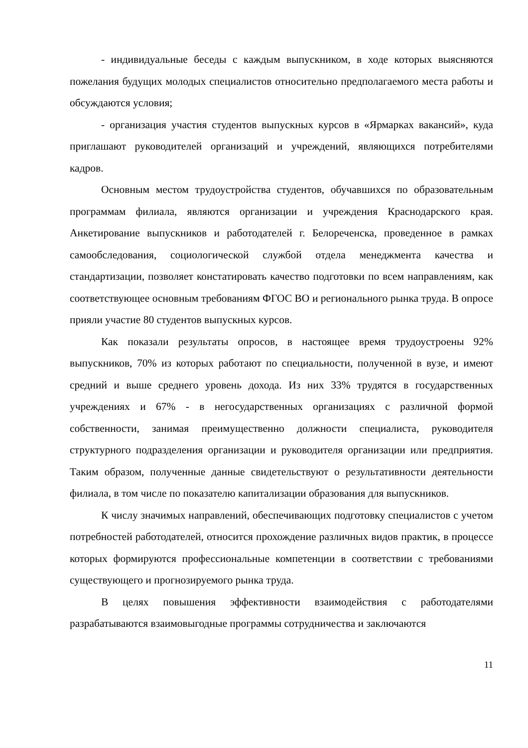- индивидуальные беседы с каждым выпускником, в ходе которых выясняются пожелания будущих молодых специалистов относительно предполагаемого места работы и обсуждаются условия;
- организация участия студентов выпускных курсов в «Ярмарках вакансий», куда приглашают руководителей организаций и учреждений, являющихся потребителями кадров.
Основным местом трудоустройства студентов, обучавшихся по образовательным программам филиала, являются организации и учреждения Краснодарского края. Анкетирование выпускников и работодателей г. Белореченска, проведенное в рамках самообследования, социологической службой отдела менеджмента качества и стандартизации, позволяет констатировать качество подготовки по всем направлениям, как соответствующее основным требованиям ФГОС ВО и регионального рынка труда. В опросе прияли участие 80 студентов выпускных курсов.
Как показали результаты опросов, в настоящее время трудоустроены 92% выпускников, 70% из которых работают по специальности, полученной в вузе, и имеют средний и выше среднего уровень дохода. Из них 33% трудятся в государственных учреждениях и 67% - в негосударственных организациях с различной формой собственности, занимая преимущественно должности специалиста, руководителя структурного подразделения организации и руководителя организации или предприятия. Таким образом, полученные данные свидетельствуют о результативности деятельности филиала, в том числе по показателю капитализации образования для выпускников.
К числу значимых направлений, обеспечивающих подготовку специалистов с учетом потребностей работодателей, относится прохождение различных видов практик, в процессе которых формируются профессиональные компетенции в соответствии с требованиями существующего и прогнозируемого рынка труда.
В целях повышения эффективности взаимодействия с работодателями разрабатываются взаимовыгодные программы сотрудничества и заключаются
11